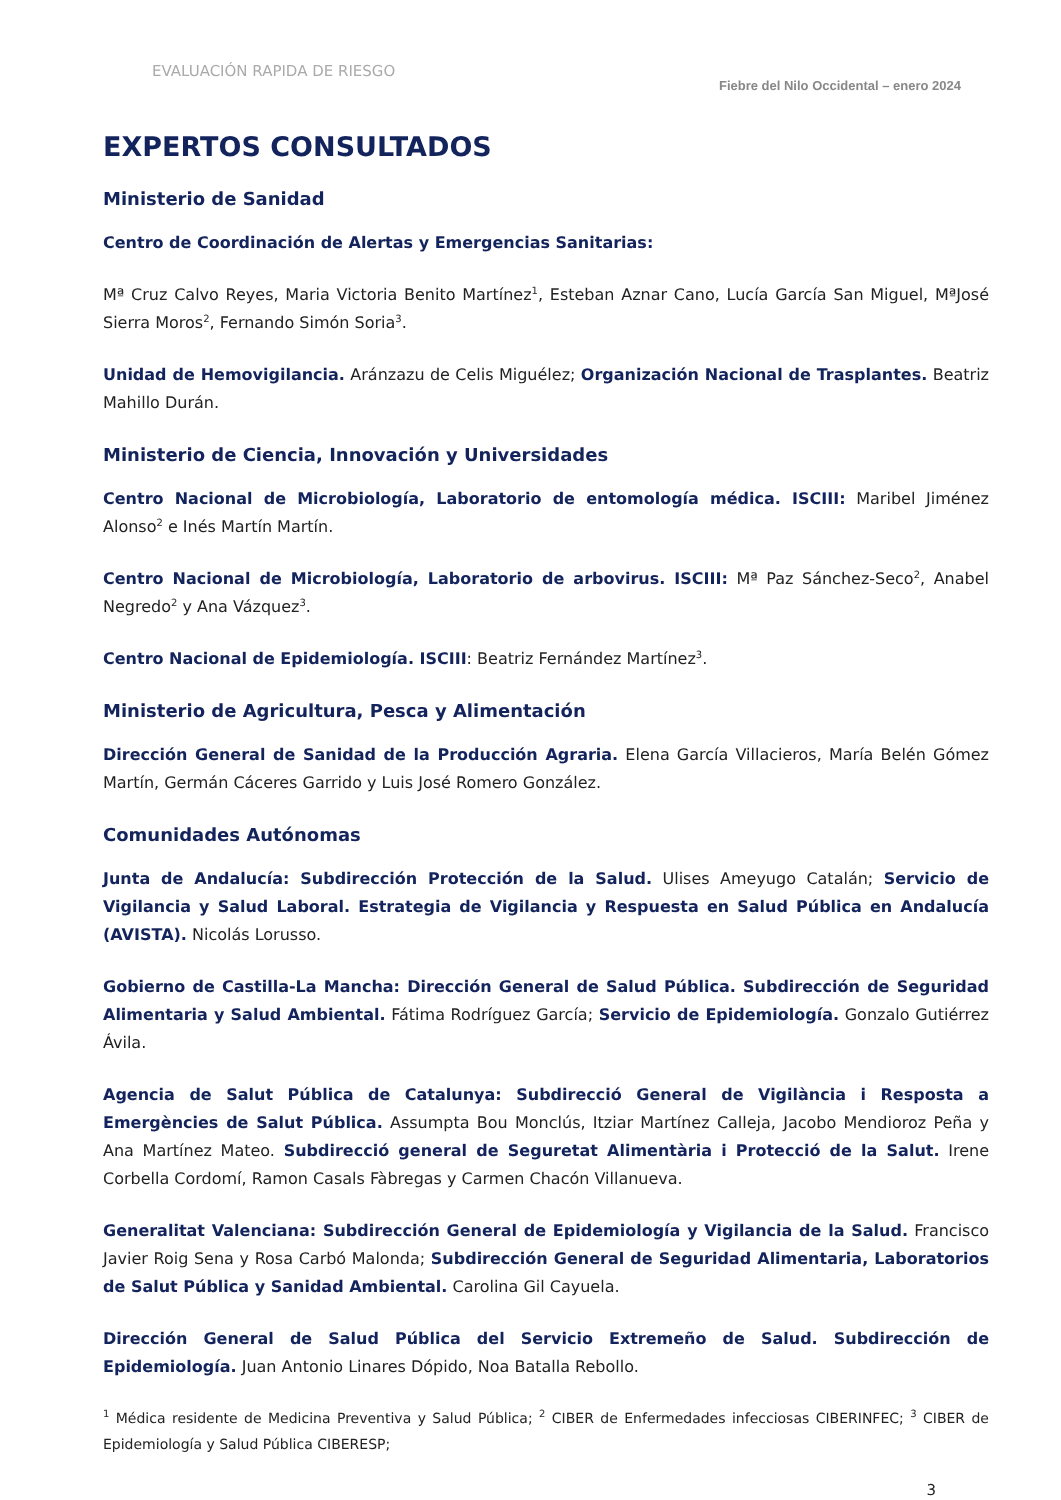EVALUACIÓN RAPIDA DE RIESGO Fiebre del Nilo Occidental – enero 2024
EXPERTOS CONSULTADOS
Ministerio de Sanidad
Centro de Coordinación de Alertas y Emergencias Sanitarias:
Mª Cruz Calvo Reyes, Maria Victoria Benito Martínez<sup>1</sup>, Esteban Aznar Cano, Lucía García San Miguel, MªJosé Sierra Moros<sup>2</sup>, Fernando Simón Soria<sup>3</sup>.
Unidad de Hemovigilancia. Aránzazu de Celis Miguélez; Organización Nacional de Trasplantes. Beatriz Mahillo Durán.
Ministerio de Ciencia, Innovación y Universidades
Centro Nacional de Microbiología, Laboratorio de entomología médica. ISCIII: Maribel Jiménez Alonso<sup>2</sup> e Inés Martín Martín.
Centro Nacional de Microbiología, Laboratorio de arbovirus. ISCIII: Mª Paz Sánchez-Seco<sup>2</sup>, Anabel Negredo<sup>2</sup> y Ana Vázquez<sup>3</sup>.
Centro Nacional de Epidemiología. ISCIII: Beatriz Fernández Martínez<sup>3</sup>.
Ministerio de Agricultura, Pesca y Alimentación
Dirección General de Sanidad de la Producción Agraria. Elena García Villacieros, María Belén Gómez Martín, Germán Cáceres Garrido y Luis José Romero González.
Comunidades Autónomas
Junta de Andalucía: Subdirección Protección de la Salud. Ulises Ameyugo Catalán; Servicio de Vigilancia y Salud Laboral. Estrategia de Vigilancia y Respuesta en Salud Pública en Andalucía (AVISTA). Nicolás Lorusso.
Gobierno de Castilla-La Mancha: Dirección General de Salud Pública. Subdirección de Seguridad Alimentaria y Salud Ambiental. Fátima Rodríguez García; Servicio de Epidemiología. Gonzalo Gutiérrez Ávila.
Agencia de Salut Pública de Catalunya: Subdirecció General de Vigilància i Resposta a Emergències de Salut Pública. Assumpta Bou Monclús, Itziar Martínez Calleja, Jacobo Mendioroz Peña y Ana Martínez Mateo. Subdirecció general de Seguretat Alimentària i Protecció de la Salut. Irene Corbella Cordomí, Ramon Casals Fàbregas y Carmen Chacón Villanueva.
Generalitat Valenciana: Subdirección General de Epidemiología y Vigilancia de la Salud. Francisco Javier Roig Sena y Rosa Carbó Malonda; Subdirección General de Seguridad Alimentaria, Laboratorios de Salut Pública y Sanidad Ambiental. Carolina Gil Cayuela.
Dirección General de Salud Pública del Servicio Extremeño de Salud. Subdirección de Epidemiología. Juan Antonio Linares Dópido, Noa Batalla Rebollo.
<sup>1</sup> Médica residente de Medicina Preventiva y Salud Pública; <sup>2</sup> CIBER de Enfermedades infecciosas CIBERINFEC; <sup>3</sup> CIBER de Epidemiología y Salud Pública CIBERESP;
3